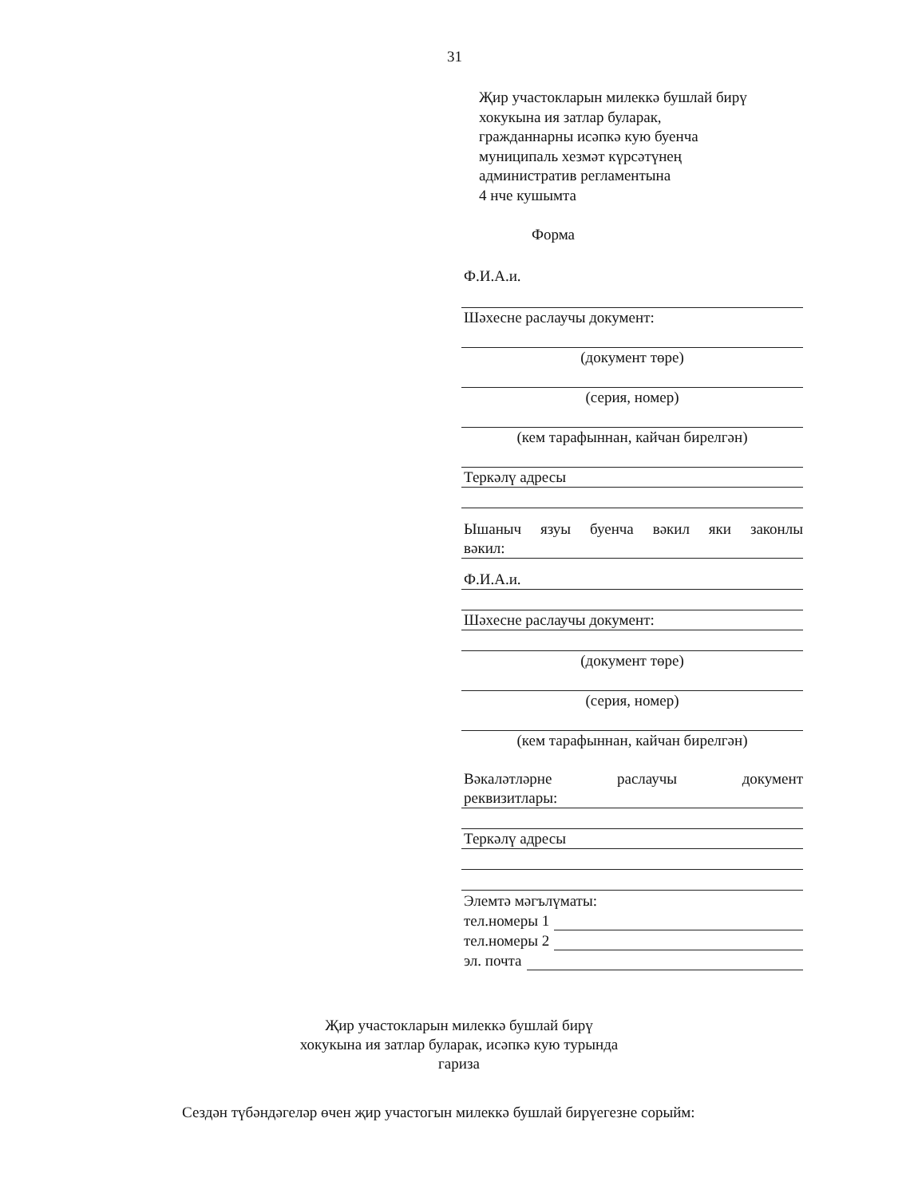31
Җир участокларын милеккә бушлай бирү
хокукына ия затлар буларак,
гражданнарны исәпкә кую буенча
муниципаль хезмәт күрсәтүнең
административ регламентына
4 нче кушымта
Форма
Ф.И.А.и.
Шәхесне раслаучы документ:
(документ төре)
(серия, номер)
(кем тарафыннан, кайчан бирелгән)
Теркәлү адресы
Ышаныч язуы буенча вәкил яки законлы
вәкил:
Ф.И.А.и.
Шәхесне раслаучы документ:
(документ төре)
(серия, номер)
(кем тарафыннан, кайчан бирелгән)
Вәкаләтләрне раслаучы документ
реквизитлары:
Теркәлү адресы
Элемтә мәгълүматы:
тел.номеры 1
тел.номеры 2
эл. почта
Җир участокларын милеккә бушлай бирү
хокукына ия затлар буларак, исәпкә кую турында
гариза
Сездән түбәндәгеләр өчен җир участогын милеккә бушлай бирүегезне сорыйм: